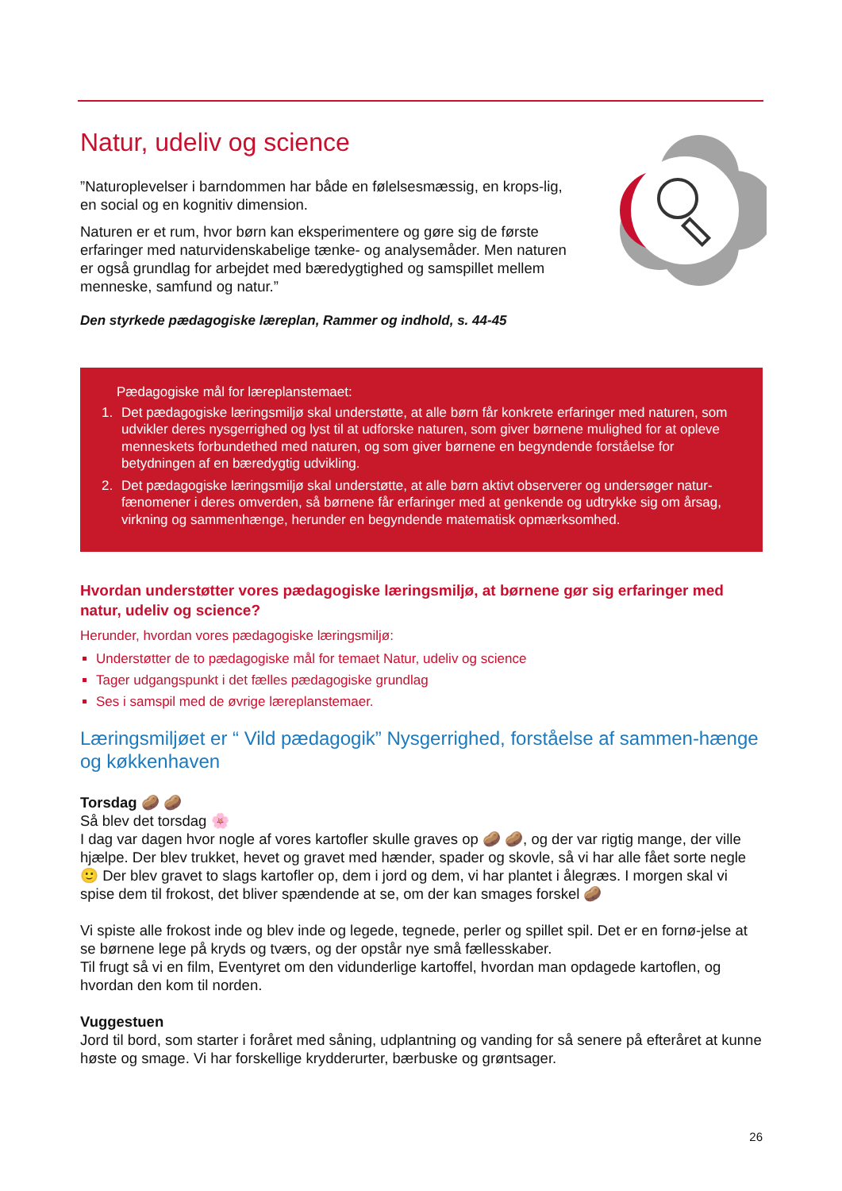Natur, udeliv og science
”Naturoplevelser i barndommen har både en følelsesmæssig, en krops-lig, en social og en kognitiv dimension.
Naturen er et rum, hvor børn kan eksperimentere og gøre sig de første erfaringer med naturvidenskabelige tænke- og analysemåder. Men naturen er også grundlag for arbejdet med bæredygtighed og samspillet mellem menneske, samfund og natur.”
Den styrkede pædagogiske læreplan, Rammer og indhold, s. 44-45
Pædagogiske mål for læreplanstemaet:
1. Det pædagogiske læringsmiljø skal understøtte, at alle børn får konkrete erfaringer med naturen, som udvikler deres nysgerrighed og lyst til at udforske naturen, som giver børnene mulighed for at opleve menneskets forbundethed med naturen, og som giver børnene en begyndende forståelse for betydningen af en bæredygtig udvikling.
2. Det pædagogiske læringsmiljø skal understøtte, at alle børn aktivt observerer og undersøger natur-fænomener i deres omverden, så børnene får erfaringer med at genkende og udtrykke sig om årsag, virkning og sammenhænge, herunder en begyndende matematisk opmærksomhed.
Hvordan understøtter vores pædagogiske læringsmiljø, at børnene gør sig erfaringer med natur, udeliv og science?
Herunder, hvordan vores pædagogiske læringsmiljø:
Understøtter de to pædagogiske mål for temaet Natur, udeliv og science
Tager udgangspunkt i det fælles pædagogiske grundlag
Ses i samspil med de øvrige læreplanstemaer.
Læringsmiljøet er “ Vild pædagogik” Nysgerrighed, forståelse af sammen-hænge og køkkenhaven
Torsdag 🥔 🥔
Så blev det torsdag 🌸
I dag var dagen hvor nogle af vores kartofler skulle graves op 🥔 🥔, og der var rigtig mange, der ville hjælpe. Der blev trukket, hevet og gravet med hænder, spader og skovle, så vi har alle fået sorte negle 🙂 Der blev gravet to slags kartofler op, dem i jord og dem, vi har plantet i ålegræs. I morgen skal vi spise dem til frokost, det bliver spændende at se, om der kan smages forskel 🥔
Vi spiste alle frokost inde og blev inde og legede, tegnede, perler og spillet spil. Det er en fornø-jelse at se børnene lege på kryds og tværs, og der opstår nye små fællesskaber.
Til frugt så vi en film, Eventyret om den vidunderlige kartoffel, hvordan man opdagede kartoflen, og hvordan den kom til norden.
Vuggestuen
Jord til bord, som starter i foråret med såning, udplantning og vanding for så senere på efteråret at kunne høste og smage. Vi har forskellige krydderurter, bærbuske og grøntsager.
26